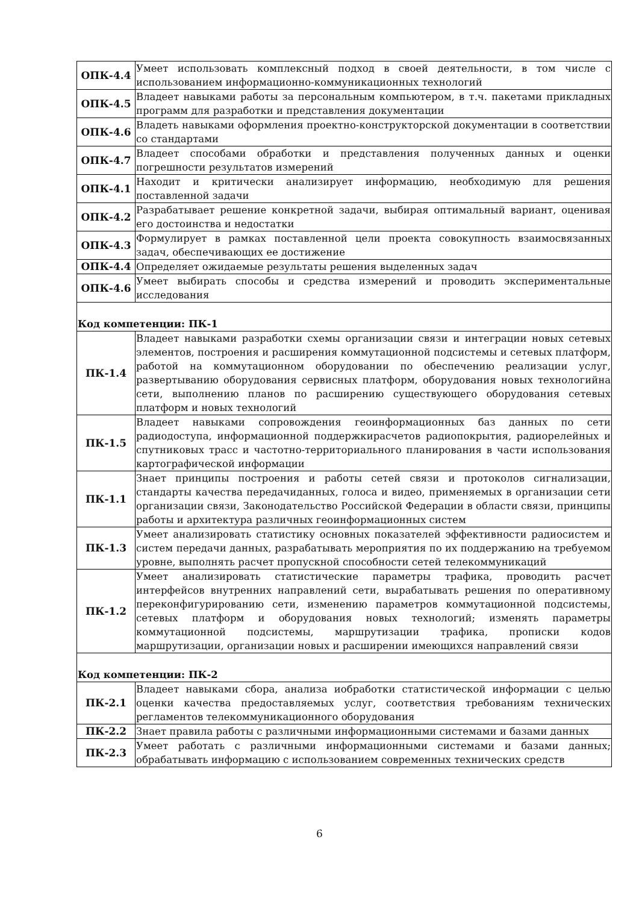| ОПК-4.4 | Умеет использовать комплексный подход в своей деятельности, в том числе с использованием информационно-коммуникационных технологий |
| ОПК-4.5 | Владеет навыками работы за персональным компьютером, в т.ч. пакетами прикладных программ для разработки и представления документации |
| ОПК-4.6 | Владеть навыками оформления проектно-конструкторской документации в соответствии со стандартами |
| ОПК-4.7 | Владеет способами обработки и представления полученных данных и оценки погрешности результатов измерений |
| ОПК-4.1 | Находит и критически анализирует информацию, необходимую для решения поставленной задачи |
| ОПК-4.2 | Разрабатывает решение конкретной задачи, выбирая оптимальный вариант, оценивая его достоинства и недостатки |
| ОПК-4.3 | Формулирует в рамках поставленной цели проекта совокупность взаимосвязанных задач, обеспечивающих ее достижение |
| ОПК-4.4 | Определяет ожидаемые результаты решения выделенных задач |
| ОПК-4.6 | Умеет выбирать способы и средства измерений и проводить экспериментальные исследования |
| Код компетенции: ПК-1 | |
| ПК-1.4 | Владеет навыками разработки схемы организации связи и интеграции новых сетевых элементов, построения и расширения коммутационной подсистемы и сетевых платформ, работой на коммутационном оборудовании по обеспечению реализации услуг, развертыванию оборудования сервисных платформ, оборудования новых технологийна сети, выполнению планов по расширению существующего оборудования сетевых платформ и новых технологий |
| ПК-1.5 | Владеет навыками сопровождения геоинформационных баз данных по сети радиодоступа, информационной поддержкирасчетов радиопокрытия, радиорелейных и спутниковых трасс и частотно-территориального планирования в части использования картографической информации |
| ПК-1.1 | Знает принципы построения и работы сетей связи и протоколов сигнализации, стандарты качества передачиданных, голоса и видео, применяемых в организации сети организации связи, Законодательство Российской Федерации в области связи, принципы работы и архитектура различных геоинформационных систем |
| ПК-1.3 | Умеет анализировать статистику основных показателей эффективности радиосистем и систем передачи данных, разрабатывать мероприятия по их поддержанию на требуемом уровне, выполнять расчет пропускной способности сетей телекоммуникаций |
| ПК-1.2 | Умеет анализировать статистические параметры трафика, проводить расчет интерфейсов внутренних направлений сети, вырабатывать решения по оперативному переконфигурированию сети, изменению параметров коммутационной подсистемы, сетевых платформ и оборудования новых технологий; изменять параметры коммутационной подсистемы, маршрутизации трафика, прописки кодов маршрутизации, организации новых и расширении имеющихся направлений связи |
| Код компетенции: ПК-2 | |
| ПК-2.1 | Владеет навыками сбора, анализа иобработки статистической информации с целью оценки качества предоставляемых услуг, соответствия требованиям технических регламентов телекоммуникационного оборудования |
| ПК-2.2 | Знает правила работы с различными информационными системами и базами данных |
| ПК-2.3 | Умеет работать с различными информационными системами и базами данных; обрабатывать информацию с использованием современных технических средств |
6